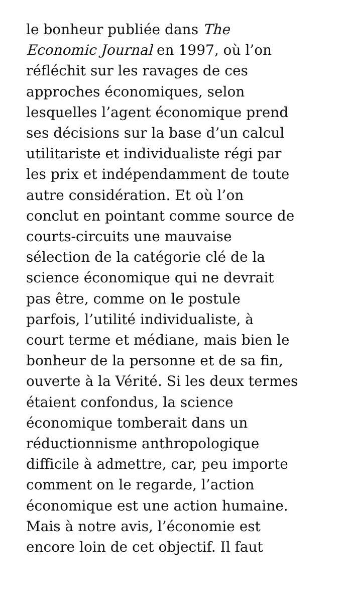le bonheur publiée dans The
Economic Journal en 1997, où l’on
réfléchit sur les ravages de ces
approches économiques, selon
lesquelles l’agent économique prend
ses décisions sur la base d’un calcul
utilitariste et individualiste régi par
les prix et indépendamment de toute
autre considération. Et où l’on
conclut en pointant comme source de
courts-circuits une mauvaise
sélection de la catégorie clé de la
science économique qui ne devrait
pas être, comme on le postule
parfois, l’utilité individualiste, à
court terme et médiane, mais bien le
bonheur de la personne et de sa fin,
ouverte à la Vérité. Si les deux termes
étaient confondus, la science
économique tomberait dans un
réductionnisme anthropologique
difficile à admettre, car, peu importe
comment on le regarde, l’action
économique est une action humaine.
Mais à notre avis, l’économie est
encore loin de cet objectif. Il faut